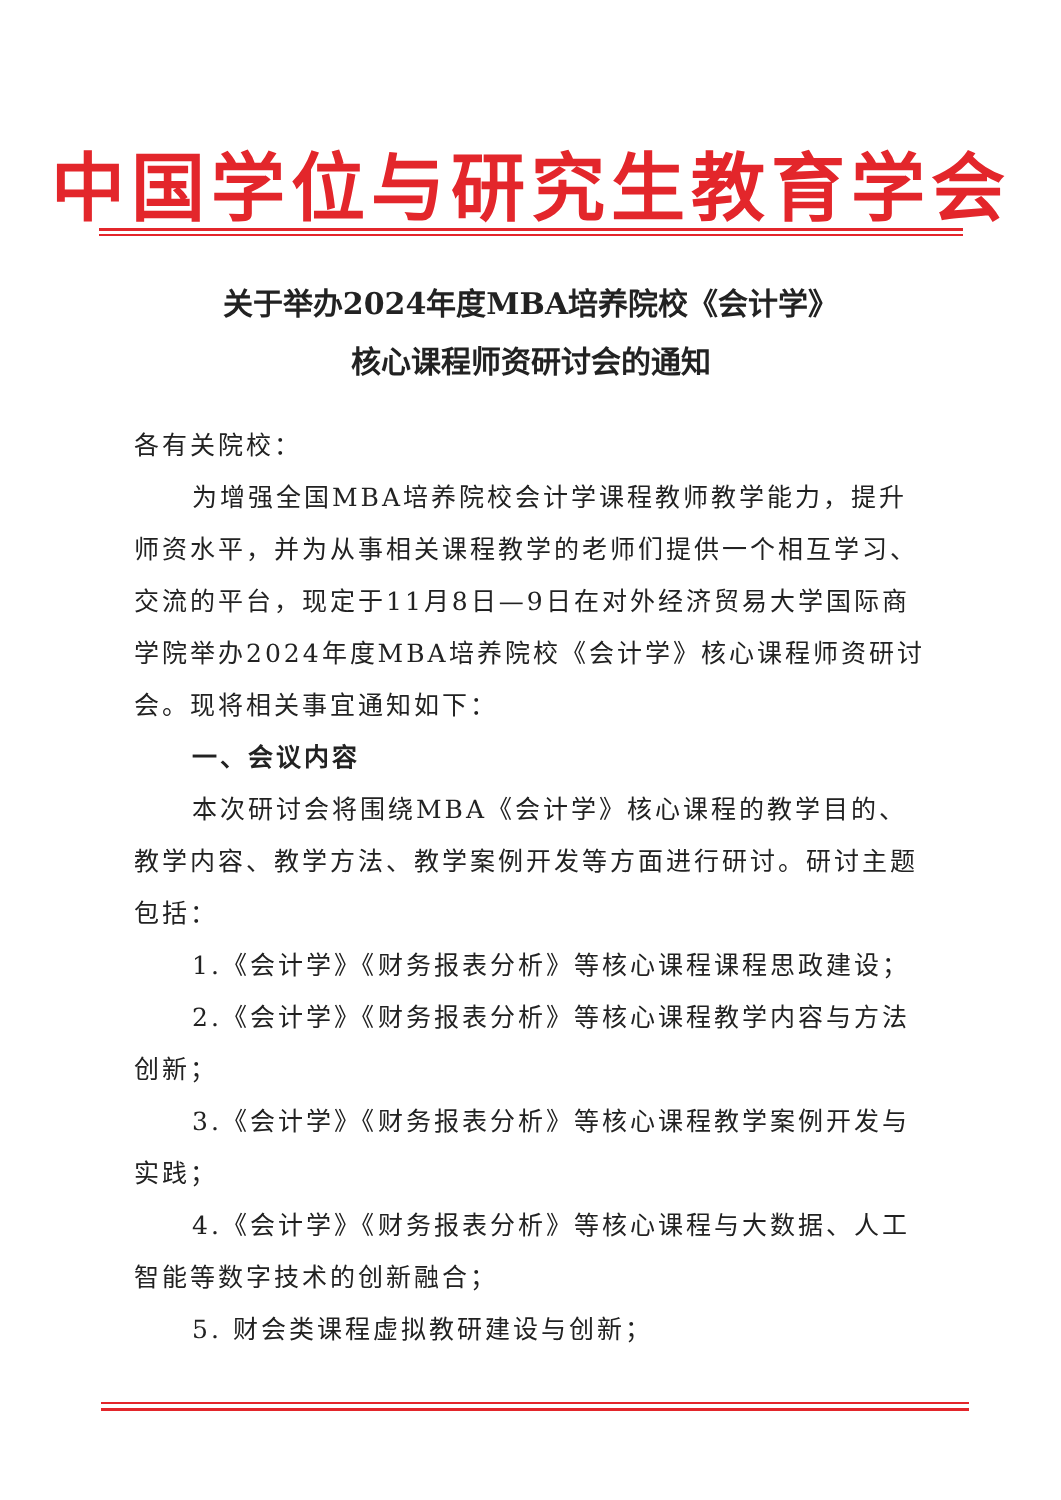中国学位与研究生教育学会
关于举办2024年度MBA培养院校《会计学》
核心课程师资研讨会的通知
各有关院校：
为增强全国MBA培养院校会计学课程教师教学能力，提升师资水平，并为从事相关课程教学的老师们提供一个相互学习、交流的平台，现定于11月8日—9日在对外经济贸易大学国际商学院举办2024年度MBA培养院校《会计学》核心课程师资研讨会。现将相关事宜通知如下：
一、会议内容
本次研讨会将围绕MBA《会计学》核心课程的教学目的、教学内容、教学方法、教学案例开发等方面进行研讨。研讨主题包括：
1.《会计学》《财务报表分析》等核心课程课程思政建设；
2.《会计学》《财务报表分析》等核心课程教学内容与方法创新；
3.《会计学》《财务报表分析》等核心课程教学案例开发与实践；
4.《会计学》《财务报表分析》等核心课程与大数据、人工智能等数字技术的创新融合；
5. 财会类课程虚拟教研建设与创新；